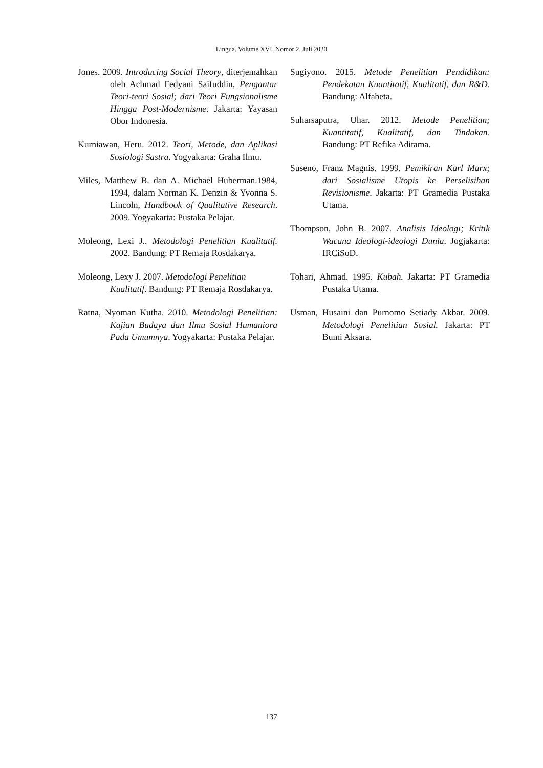Lingua. Volume XVI. Nomor 2. Juli 2020
Jones. 2009. Introducing Social Theory, diterjemahkan oleh Achmad Fedyani Saifuddin, Pengantar Teori-teori Sosial; dari Teori Fungsionalisme Hingga Post-Modernisme. Jakarta: Yayasan Obor Indonesia.
Kurniawan, Heru. 2012. Teori, Metode, dan Aplikasi Sosiologi Sastra. Yogyakarta: Graha Ilmu.
Miles, Matthew B. dan A. Michael Huberman.1984, 1994, dalam Norman K. Denzin & Yvonna S. Lincoln, Handbook of Qualitative Research. 2009. Yogyakarta: Pustaka Pelajar.
Moleong, Lexi J.. Metodologi Penelitian Kualitatif. 2002. Bandung: PT Remaja Rosdakarya.
Moleong, Lexy J. 2007. Metodologi Penelitian Kualitatif. Bandung: PT Remaja Rosdakarya.
Ratna, Nyoman Kutha. 2010. Metodologi Penelitian: Kajian Budaya dan Ilmu Sosial Humaniora Pada Umumnya. Yogyakarta: Pustaka Pelajar.
Sugiyono. 2015. Metode Penelitian Pendidikan: Pendekatan Kuantitatif, Kualitatif, dan R&D. Bandung: Alfabeta.
Suharsaputra, Uhar. 2012. Metode Penelitian; Kuantitatif, Kualitatif, dan Tindakan. Bandung: PT Refika Aditama.
Suseno, Franz Magnis. 1999. Pemikiran Karl Marx; dari Sosialisme Utopis ke Perselisihan Revisionisme. Jakarta: PT Gramedia Pustaka Utama.
Thompson, John B. 2007. Analisis Ideologi; Kritik Wacana Ideologi-ideologi Dunia. Jogjakarta: IRCiSoD.
Tohari, Ahmad. 1995. Kubah. Jakarta: PT Gramedia Pustaka Utama.
Usman, Husaini dan Purnomo Setiady Akbar. 2009. Metodologi Penelitian Sosial. Jakarta: PT Bumi Aksara.
137